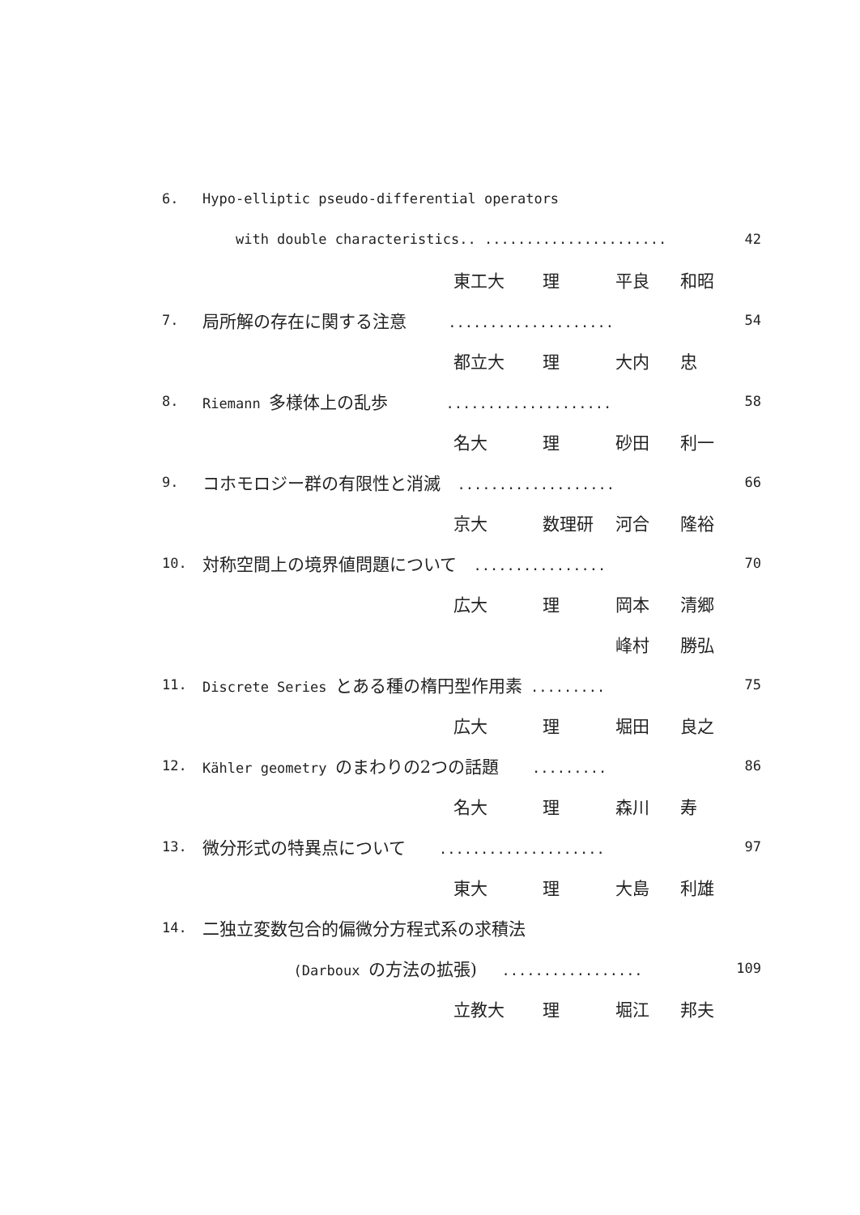6. Hypo-elliptic pseudo-differential operators
with double characteristics.. ...................... 42
東工大 理 平良 和昭
7. 局所解の存在に関する注意 .................... 54
都立大 理 大内 忠
8. Riemann 多様体上の乱歩 .................... 58
名大 理 砂田 利一
9. コホモロジー群の有限性と消滅 ................... 66
京大 数理研 河合 隆裕
10. 対称空間上の境界値問題について ................ 70
広大 理 岡本 清郷
峰村 勝弘
11. Discrete Series とある種の楕円型作用素 ......... 75
広大 理 堀田 良之
12. Kähler geometry のまわりの2つの話題 ......... 86
名大 理 森川 寿
13. 微分形式の特異点について .................... 97
東大 理 大島 利雄
14. 二独立変数包合的偏微分方程式系の求積法
(Darboux の方法の拡張) ................. 109
立教大 理 堀江 邦夫